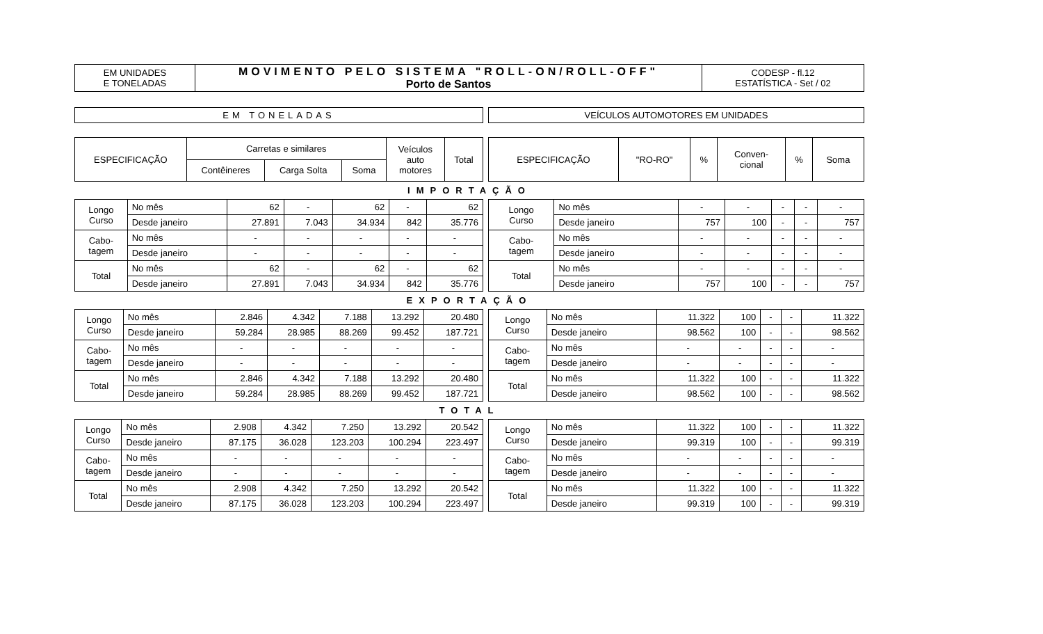| EM UNIDADES E TONELADAS | MOVIMENTO PELO SISTEMA "ROLL-ON/ROLL-OFF" Porto de Santos | CODESP - fl.12 ESTATÍSTICA - Set / 02 |
| EM TONELADAS |
| VEÍCULOS AUTOMOTORES EM UNIDADES |
| ESPECIFICAÇÃO | Carretas e similares | | | Veículos auto motores | Total |
| --- | --- | --- | --- | --- | --- |
| | Contêineres | Carga Solta | Soma | | |
| ESPECIFICAÇÃO | "RO-RO" | % | Conven- cional | % | Soma |
| --- | --- | --- | --- | --- | --- |
IMPORTAÇÃO
| Longo Curso | No mês | 62 | - | 62 | - | 62 |
| | Desde janeiro | 27.891 | 7.043 | 34.934 | 842 | 35.776 |
| Cabo- tagem | No mês | - | - | - | - | - |
| | Desde janeiro | - | - | - | - | - |
| Total | No mês | 62 | - | 62 | - | 62 |
| | Desde janeiro | 27.891 | 7.043 | 34.934 | 842 | 35.776 |
| Longo Curso | No mês | - | - | - | - | - |
| | Desde janeiro | 757 | 100 | - | - | 757 |
| Cabo- tagem | No mês | - | - | - | - | - |
| | Desde janeiro | - | - | - | - | - |
| Total | No mês | - | - | - | - | - |
| | Desde janeiro | 757 | 100 | - | - | 757 |
EXPORTAÇÃO
| Longo Curso | No mês | 2.846 | 4.342 | 7.188 | 13.292 | 20.480 |
| | Desde janeiro | 59.284 | 28.985 | 88.269 | 99.452 | 187.721 |
| Cabo- tagem | No mês | - | - | - | - | - |
| | Desde janeiro | - | - | - | - | - |
| Total | No mês | 2.846 | 4.342 | 7.188 | 13.292 | 20.480 |
| | Desde janeiro | 59.284 | 28.985 | 88.269 | 99.452 | 187.721 |
| Longo Curso | No mês | 11.322 | 100 | - | - | 11.322 |
| | Desde janeiro | 98.562 | 100 | - | - | 98.562 |
| Cabo- tagem | No mês | - | - | - | - | - |
| | Desde janeiro | - | - | - | - | - |
| Total | No mês | 11.322 | 100 | - | - | 11.322 |
| | Desde janeiro | 98.562 | 100 | - | - | 98.562 |
TOTAL
| Longo Curso | No mês | 2.908 | 4.342 | 7.250 | 13.292 | 20.542 |
| | Desde janeiro | 87.175 | 36.028 | 123.203 | 100.294 | 223.497 |
| Cabo- tagem | No mês | - | - | - | - | - |
| | Desde janeiro | - | - | - | - | - |
| Total | No mês | 2.908 | 4.342 | 7.250 | 13.292 | 20.542 |
| | Desde janeiro | 87.175 | 36.028 | 123.203 | 100.294 | 223.497 |
| Longo Curso | No mês | 11.322 | 100 | - | - | 11.322 |
| | Desde janeiro | 99.319 | 100 | - | - | 99.319 |
| Cabo- tagem | No mês | - | - | - | - | - |
| | Desde janeiro | - | - | - | - | - |
| Total | No mês | 11.322 | 100 | - | - | 11.322 |
| | Desde janeiro | 99.319 | 100 | - | - | 99.319 |